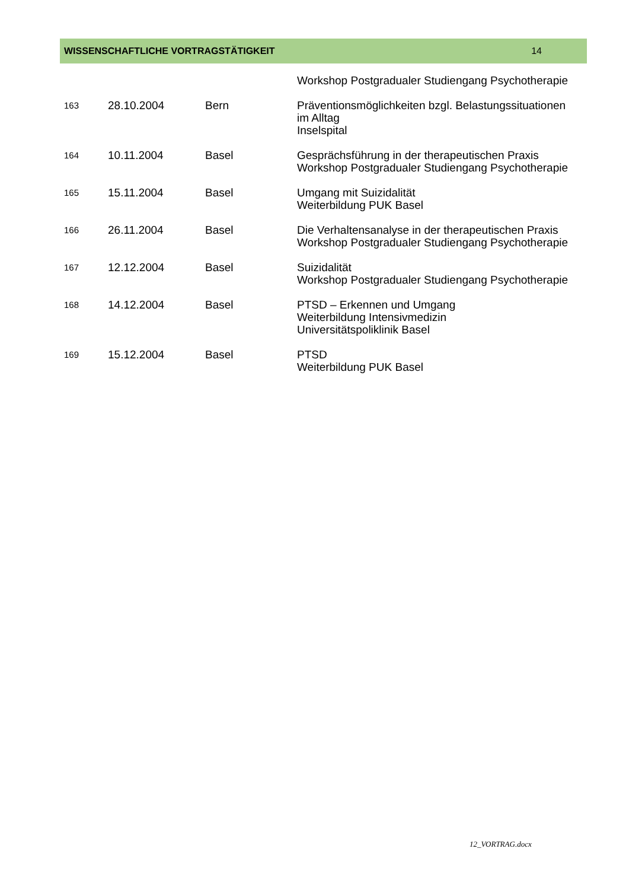WISSENSCHAFTLICHE VORTRAGSTÄTIGKEIT 14
| | | | Workshop Postgradualer Studiengang Psychotherapie |
| 163 | 28.10.2004 | Bern | Präventionsmöglichkeiten bzgl. Belastungssituationen im Alltag Inselspital |
| 164 | 10.11.2004 | Basel | Gesprächsführung in der therapeutischen Praxis Workshop Postgradualer Studiengang Psychotherapie |
| 165 | 15.11.2004 | Basel | Umgang mit Suizidalität Weiterbildung PUK Basel |
| 166 | 26.11.2004 | Basel | Die Verhaltensanalyse in der therapeutischen Praxis Workshop Postgradualer Studiengang Psychotherapie |
| 167 | 12.12.2004 | Basel | Suizidalität Workshop Postgradualer Studiengang Psychotherapie |
| 168 | 14.12.2004 | Basel | PTSD – Erkennen und Umgang Weiterbildung Intensivmedizin Universitätspoliklinik Basel |
| 169 | 15.12.2004 | Basel | PTSD Weiterbildung PUK Basel |
12_VORTRAG.docx